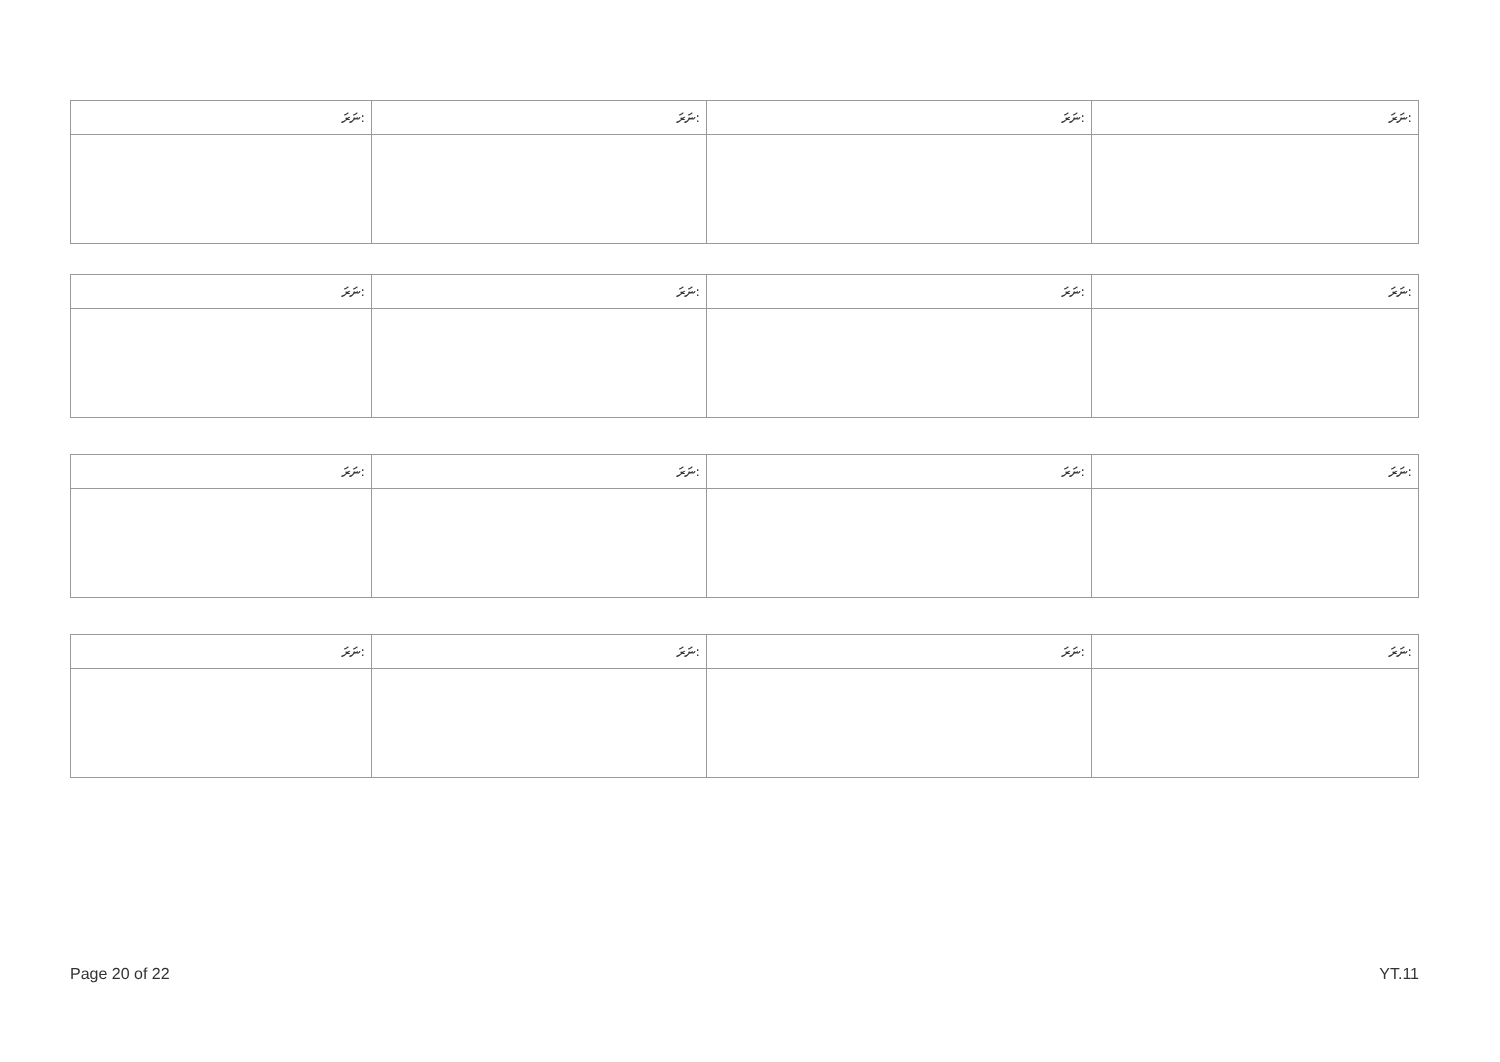| ނަރަ: | ނަރަ: | ނަރަ: | ނަރަ: |
| --- | --- | --- | --- |
| ނަރަ: | ނަރަ: | ނަރަ: | ނަރަ: |
| --- | --- | --- | --- |
| ނަރަ: | ނަރަ: | ނަރަ: | ނަރަ: |
| --- | --- | --- | --- |
| ނަރަ: | ނަރަ: | ނަރަ: | ނަރަ: |
| --- | --- | --- | --- |
Page 20 of 22 YT.11